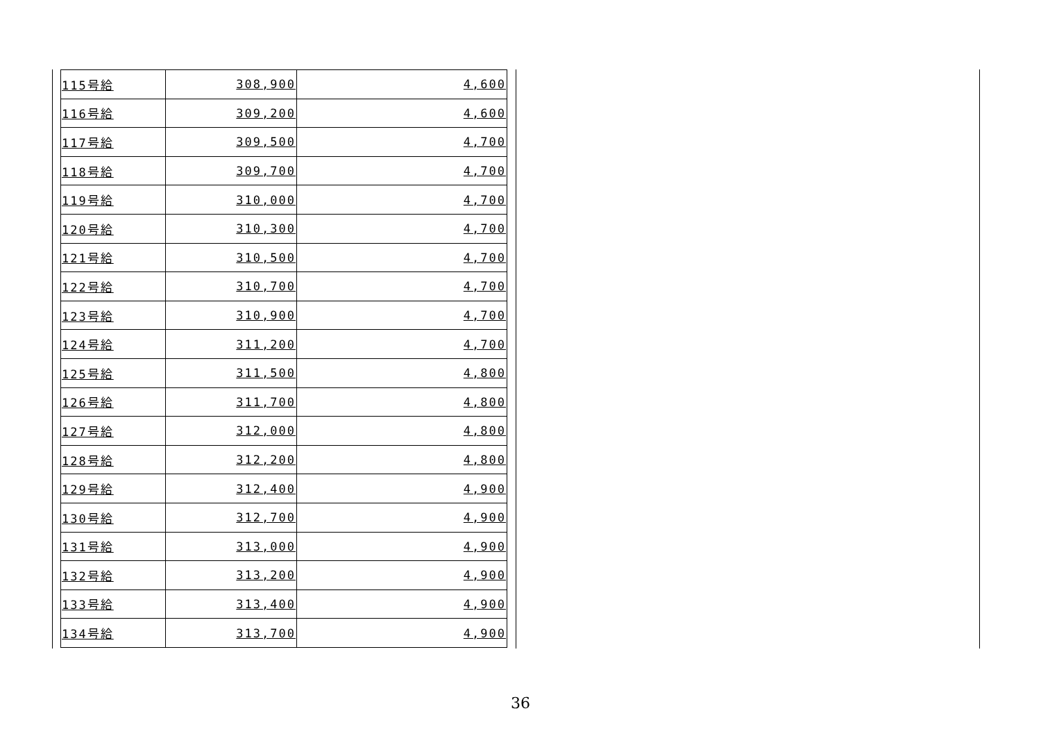| 115号給 | 308,900 | 4,600 |
| 116号給 | 309,200 | 4,600 |
| 117号給 | 309,500 | 4,700 |
| 118号給 | 309,700 | 4,700 |
| 119号給 | 310,000 | 4,700 |
| 120号給 | 310,300 | 4,700 |
| 121号給 | 310,500 | 4,700 |
| 122号給 | 310,700 | 4,700 |
| 123号給 | 310,900 | 4,700 |
| 124号給 | 311,200 | 4,700 |
| 125号給 | 311,500 | 4,800 |
| 126号給 | 311,700 | 4,800 |
| 127号給 | 312,000 | 4,800 |
| 128号給 | 312,200 | 4,800 |
| 129号給 | 312,400 | 4,900 |
| 130号給 | 312,700 | 4,900 |
| 131号給 | 313,000 | 4,900 |
| 132号給 | 313,200 | 4,900 |
| 133号給 | 313,400 | 4,900 |
| 134号給 | 313,700 | 4,900 |
36